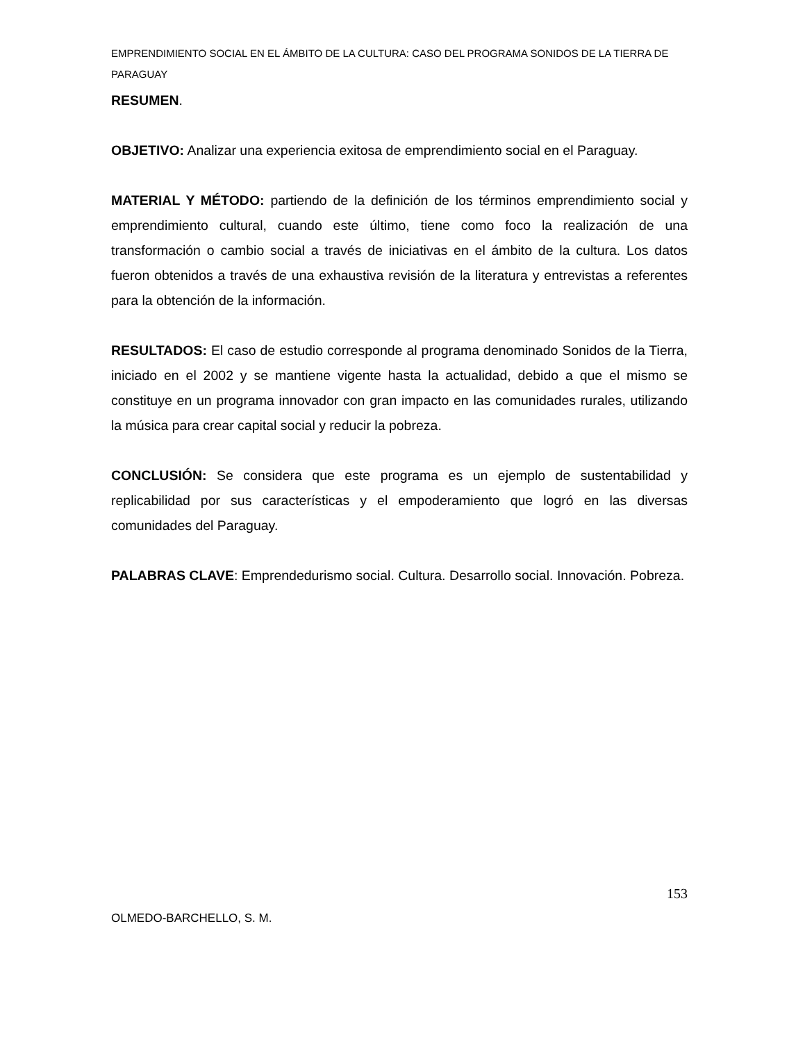EMPRENDIMIENTO SOCIAL EN EL ÁMBITO DE LA CULTURA: CASO DEL PROGRAMA SONIDOS DE LA TIERRA DE PARAGUAY
RESUMEN.
OBJETIVO: Analizar una experiencia exitosa de emprendimiento social en el Paraguay.
MATERIAL Y MÉTODO: partiendo de la definición de los términos emprendimiento social y emprendimiento cultural, cuando este último, tiene como foco la realización de una transformación o cambio social a través de iniciativas en el ámbito de la cultura. Los datos fueron obtenidos a través de una exhaustiva revisión de la literatura y entrevistas a referentes para la obtención de la información.
RESULTADOS: El caso de estudio corresponde al programa denominado Sonidos de la Tierra, iniciado en el 2002 y se mantiene vigente hasta la actualidad, debido a que el mismo se constituye en un programa innovador con gran impacto en las comunidades rurales, utilizando la música para crear capital social y reducir la pobreza.
CONCLUSIÓN: Se considera que este programa es un ejemplo de sustentabilidad y replicabilidad por sus características y el empoderamiento que logró en las diversas comunidades del Paraguay.
PALABRAS CLAVE: Emprendedurismo social. Cultura. Desarrollo social. Innovación. Pobreza.
153
OLMEDO-BARCHELLO, S. M.